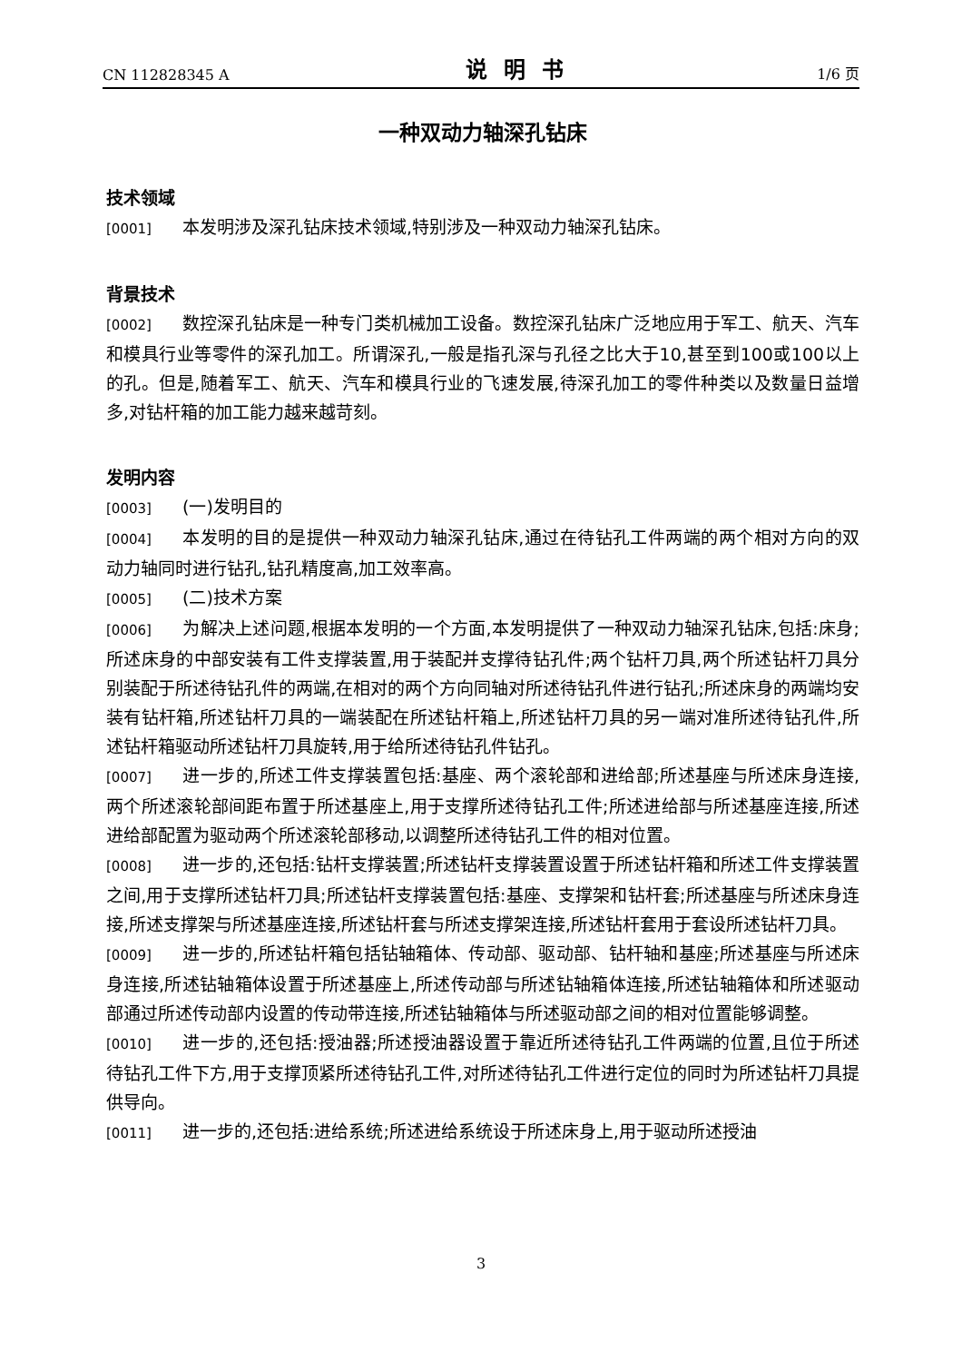CN 112828345 A 说明书 1/6 页
一种双动力轴深孔钻床
技术领域
[0001] 本发明涉及深孔钻床技术领域,特别涉及一种双动力轴深孔钻床。
背景技术
[0002] 数控深孔钻床是一种专门类机械加工设备。数控深孔钻床广泛地应用于军工、航天、汽车和模具行业等零件的深孔加工。所谓深孔,一般是指孔深与孔径之比大于10,甚至到100或100以上的孔。但是,随着军工、航天、汽车和模具行业的飞速发展,待深孔加工的零件种类以及数量日益增多,对钻杆箱的加工能力越来越苛刻。
发明内容
[0003] (一)发明目的
[0004] 本发明的目的是提供一种双动力轴深孔钻床,通过在待钻孔工件两端的两个相对方向的双动力轴同时进行钻孔,钻孔精度高,加工效率高。
[0005] (二)技术方案
[0006] 为解决上述问题,根据本发明的一个方面,本发明提供了一种双动力轴深孔钻床,包括:床身;所述床身的中部安装有工件支撑装置,用于装配并支撑待钻孔件;两个钻杆刀具,两个所述钻杆刀具分别装配于所述待钻孔件的两端,在相对的两个方向同轴对所述待钻孔件进行钻孔;所述床身的两端均安装有钻杆箱,所述钻杆刀具的一端装配在所述钻杆箱上,所述钻杆刀具的另一端对准所述待钻孔件,所述钻杆箱驱动所述钻杆刀具旋转,用于给所述待钻孔件钻孔。
[0007] 进一步的,所述工件支撑装置包括:基座、两个滚轮部和进给部;所述基座与所述床身连接,两个所述滚轮部间距布置于所述基座上,用于支撑所述待钻孔工件;所述进给部与所述基座连接,所述进给部配置为驱动两个所述滚轮部移动,以调整所述待钻孔工件的相对位置。
[0008] 进一步的,还包括:钻杆支撑装置;所述钻杆支撑装置设置于所述钻杆箱和所述工件支撑装置之间,用于支撑所述钻杆刀具;所述钻杆支撑装置包括:基座、支撑架和钻杆套;所述基座与所述床身连接,所述支撑架与所述基座连接,所述钻杆套与所述支撑架连接,所述钻杆套用于套设所述钻杆刀具。
[0009] 进一步的,所述钻杆箱包括钻轴箱体、传动部、驱动部、钻杆轴和基座;所述基座与所述床身连接,所述钻轴箱体设置于所述基座上,所述传动部与所述钻轴箱体连接,所述钻轴箱体和所述驱动部通过所述传动部内设置的传动带连接,所述钻轴箱体与所述驱动部之间的相对位置能够调整。
[0010] 进一步的,还包括:授油器;所述授油器设置于靠近所述待钻孔工件两端的位置,且位于所述待钻孔工件下方,用于支撑顶紧所述待钻孔工件,对所述待钻孔工件进行定位的同时为所述钻杆刀具提供导向。
[0011] 进一步的,还包括:进给系统;所述进给系统设于所述床身上,用于驱动所述授油
3